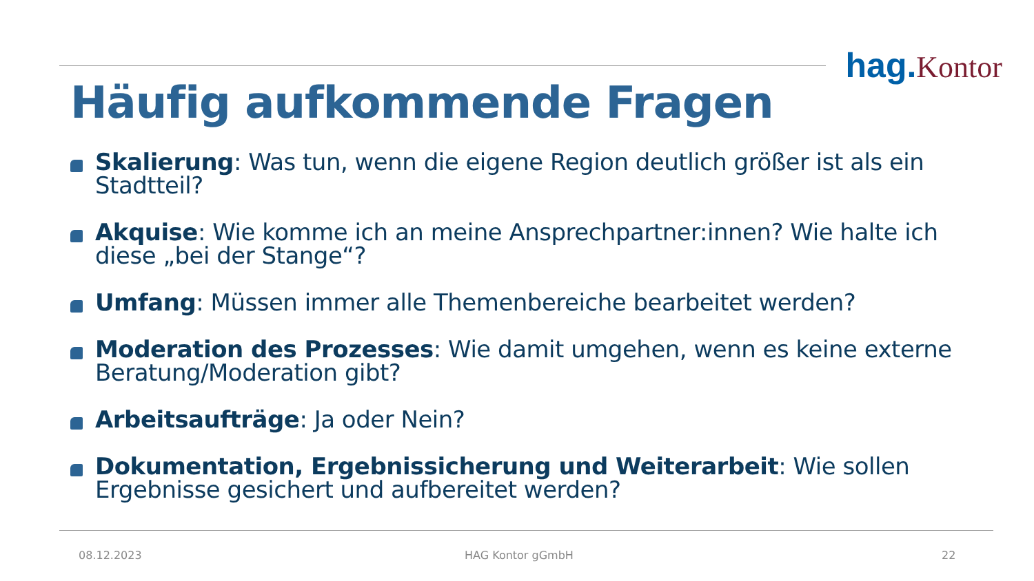hag. Kontor
Häufig aufkommende Fragen
Skalierung: Was tun, wenn die eigene Region deutlich größer ist als ein Stadtteil?
Akquise: Wie komme ich an meine Ansprechpartner:innen? Wie halte ich diese „bei der Stange“?
Umfang: Müssen immer alle Themenbereiche bearbeitet werden?
Moderation des Prozesses: Wie damit umgehen, wenn es keine externe Beratung/Moderation gibt?
Arbeitsaufträge: Ja oder Nein?
Dokumentation, Ergebnissicherung und Weiterarbeit: Wie sollen Ergebnisse gesichert und aufbereitet werden?
08.12.2023 HAG Kontor gGmbH 22